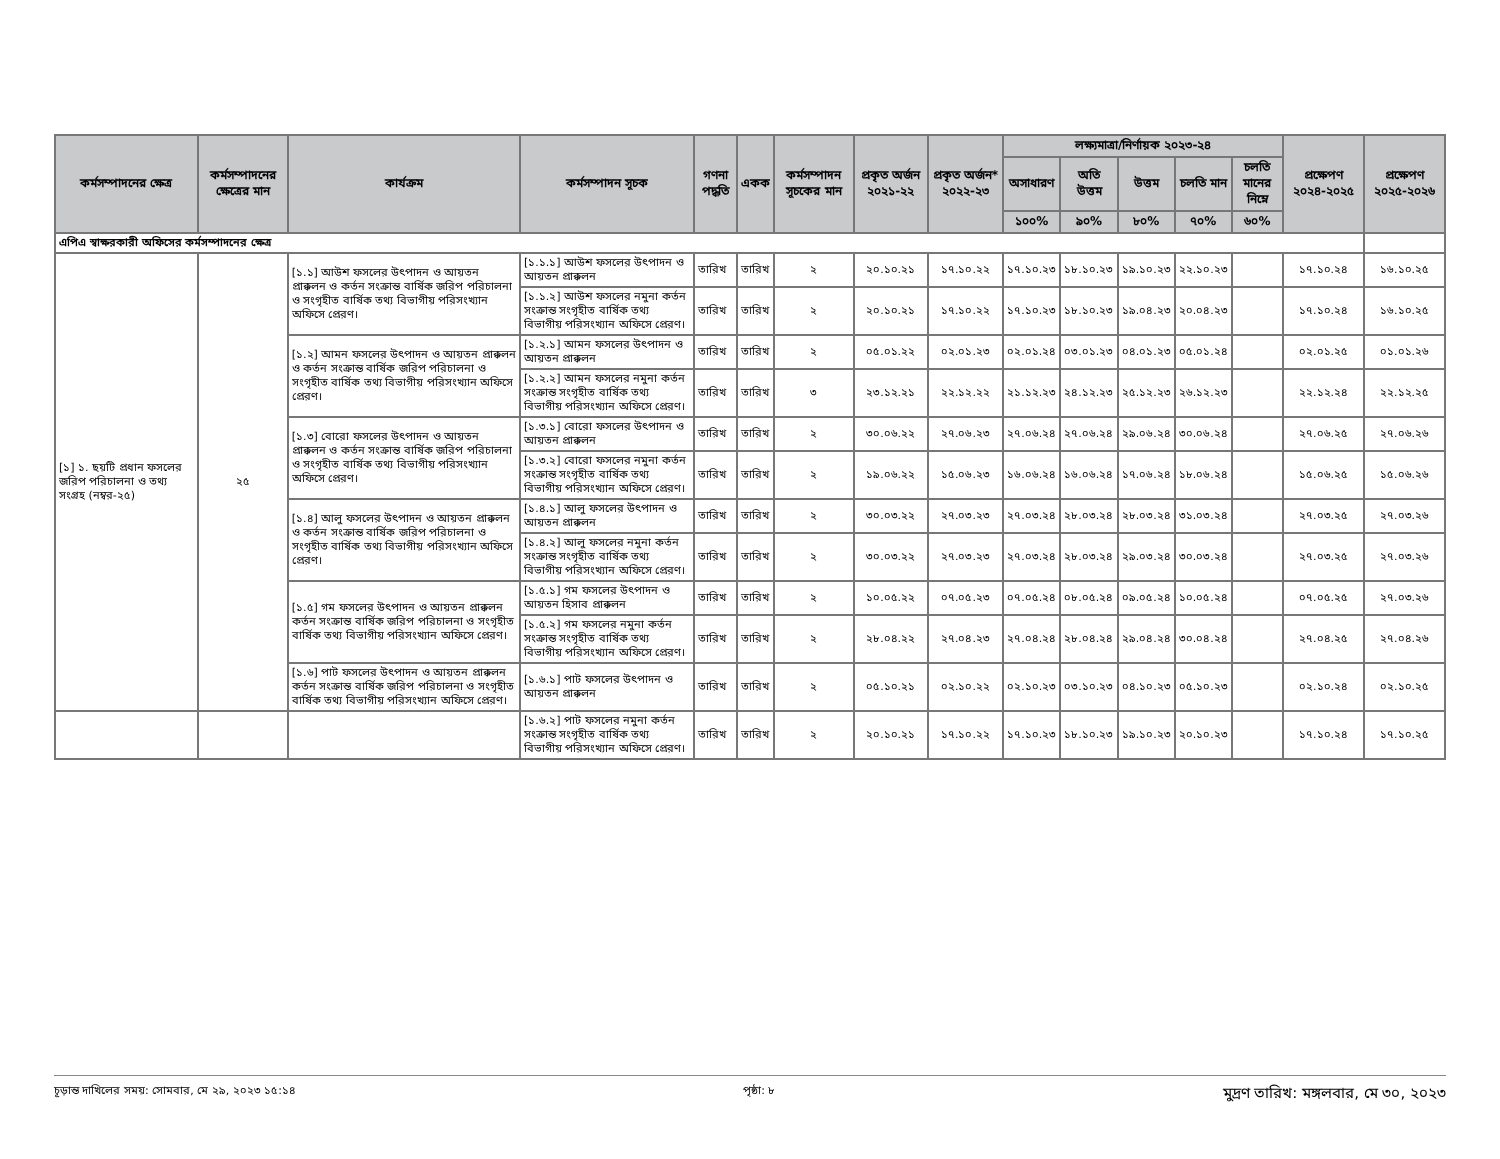| কর্মসম্পাদনের ক্ষেত্র | কর্মসম্পাদনের ক্ষেত্রের মান | কার্যক্রম | কর্মসম্পাদন সূচক | গণনা পদ্ধতি | একক | কর্মসম্পাদন সূচকের মান | প্রকৃত অর্জন ২০২১-২২ | প্রকৃত অর্জন* ২০২২-২৩ | লক্ষ্যমাত্রা/নির্ণায়ক ২০২৩-২৪ | | | | | প্রক্ষেপণ ২০২৪-২০২৫ | প্রক্ষেপণ ২০২৫-২০২৬ |
| --- | --- | --- | --- | --- | --- | --- | --- | --- | --- | --- | --- | --- | --- | --- | --- |
| | | | | | | | | | অসাধারণ | অতি উত্তম | উত্তম | চলতি মান | চলতি মানের নিম্নে | | |
| | | | | | | | | | ১০০% | ৯০% | ৮০% | ৭০% | ৬০% | | |
| এপিএ স্বাক্ষরকারী অফিসের কর্মসম্পাদনের ক্ষেত্র | | | | | | | | | | | | | | | |
| [১] ১. ছয়টি প্রধান ফসলের জরিপ পরিচালনা ও তথ্য সংগ্রহ (নম্বর-২৫) | ২৫ | [১.১] আউশ ফসলের উৎপাদন ও আয়তন প্রাক্কলন ও কর্তন সংক্রান্ত বার্ষিক জরিপ পরিচালনা ও সংগৃহীত বার্ষিক তথ্য বিভাগীয় পরিসংখ্যান অফিসে প্রেরণ। | [১.১.১] আউশ ফসলের উৎপাদন ও আয়তন প্রাক্কলন | তারিখ | তারিখ | ২ | ২০.১০.২১ | ১৭.১০.২২ | ১৭.১০.২৩ | ১৮.১০.২৩ | ১৯.১০.২৩ | ২২.১০.২৩ | | ১৭.১০.২৪ | ১৬.১০.২৫ |
| | | | [১.১.২] আউশ ফসলের নমুনা কর্তন সংক্রান্ত সংগৃহীত বার্ষিক তথ্য বিভাগীয় পরিসংখ্যান অফিসে প্রেরণ। | তারিখ | তারিখ | ২ | ২০.১০.২১ | ১৭.১০.২২ | ১৭.১০.২৩ | ১৮.১০.২৩ | ১৯.০৪.২৩ | ২০.০৪.২৩ | | ১৭.১০.২৪ | ১৬.১০.২৫ |
| | | [১.২] আমন ফসলের উৎপাদন ও আয়তন প্রাক্কলন ও কর্তন সংক্রান্ত বার্ষিক জরিপ পরিচালনা ও সংগৃহীত বার্ষিক তথ্য বিভাগীয় পরিসংখ্যান অফিসে প্রেরণ। | [১.২.১] আমন ফসলের উৎপাদন ও আয়তন প্রাক্কলন | তারিখ | তারিখ | ২ | ০৫.০১.২২ | ০২.০১.২৩ | ০২.০১.২৪ | ০৩.০১.২৩ | ০৪.০১.২৩ | ০৫.০১.২৪ | | ০২.০১.২৫ | ০১.০১.২৬ |
| | | | [১.২.২] আমন ফসলের নমুনা কর্তন সংক্রান্ত সংগৃহীত বার্ষিক তথ্য বিভাগীয় পরিসংখ্যান অফিসে প্রেরণ। | তারিখ | তারিখ | ৩ | ২৩.১২.২১ | ২২.১২.২২ | ২১.১২.২৩ | ২৪.১২.২৩ | ২৫.১২.২৩ | ২৬.১২.২৩ | | ২২.১২.২৪ | ২২.১২.২৫ |
| | | [১.৩] বোরো ফসলের উৎপাদন ও আয়তন প্রাক্কলন ও কর্তন সংক্রান্ত বার্ষিক জরিপ পরিচালনা ও সংগৃহীত বার্ষিক তথ্য বিভাগীয় পরিসংখ্যান অফিসে প্রেরণ। | [১.৩.১] বোরো ফসলের উৎপাদন ও আয়তন প্রাক্কলন | তারিখ | তারিখ | ২ | ৩০.০৬.২২ | ২৭.০৬.২৩ | ২৭.০৬.২৪ | ২৭.০৬.২৪ | ২৯.০৬.২৪ | ৩০.০৬.২৪ | | ২৭.০৬.২৫ | ২৭.০৬.২৬ |
| | | | [১.৩.২] বোরো ফসলের নমুনা কর্তন সংক্রান্ত সংগৃহীত বার্ষিক তথ্য বিভাগীয় পরিসংখ্যান অফিসে প্রেরণ। | তারিখ | তারিখ | ২ | ১৯.০৬.২২ | ১৫.০৬.২৩ | ১৬.০৬.২৪ | ১৬.০৬.২৪ | ১৭.০৬.২৪ | ১৮.০৬.২৪ | | ১৫.০৬.২৫ | ১৫.০৬.২৬ |
| | | [১.৪] আলু ফসলের উৎপাদন ও আয়তন প্রাক্কলন ও কর্তন সংক্রান্ত বার্ষিক জরিপ পরিচালনা ও সংগৃহীত বার্ষিক তথ্য বিভাগীয় পরিসংখ্যান অফিসে প্রেরণ। | [১.৪.১] আলু ফসলের উৎপাদন ও আয়তন প্রাক্কলন | তারিখ | তারিখ | ২ | ৩০.০৩.২২ | ২৭.০৩.২৩ | ২৭.০৩.২৪ | ২৮.০৩.২৪ | ২৮.০৩.২৪ | ৩১.০৩.২৪ | | ২৭.০৩.২৫ | ২৭.০৩.২৬ |
| | | | [১.৪.২] আলু ফসলের নমুনা কর্তন সংক্রান্ত সংগৃহীত বার্ষিক তথ্য বিভাগীয় পরিসংখ্যান অফিসে প্রেরণ। | তারিখ | তারিখ | ২ | ৩০.০৩.২২ | ২৭.০৩.২৩ | ২৭.০৩.২৪ | ২৮.০৩.২৪ | ২৯.০৩.২৪ | ৩০.০৩.২৪ | | ২৭.০৩.২৫ | ২৭.০৩.২৬ |
| | | [১.৫] গম ফসলের উৎপাদন ও আয়তন প্রাক্কলন কর্তন সংক্রান্ত বার্ষিক জরিপ পরিচালনা ও সংগৃহীত বার্ষিক তথ্য বিভাগীয় পরিসংখ্যান অফিসে প্রেরণ। | [১.৫.১] গম ফসলের উৎপাদন ও আয়তন হিসাব প্রাক্কলন | তারিখ | তারিখ | ২ | ১০.০৫.২২ | ০৭.০৫.২৩ | ০৭.০৫.২৪ | ০৮.০৫.২৪ | ০৯.০৫.২৪ | ১০.০৫.২৪ | | ০৭.০৫.২৫ | ২৭.০৩.২৬ |
| | | | [১.৫.২] গম ফসলের নমুনা কর্তন সংক্রান্ত সংগৃহীত বার্ষিক তথ্য বিভাগীয় পরিসংখ্যান অফিসে প্রেরণ। | তারিখ | তারিখ | ২ | ২৮.০৪.২২ | ২৭.০৪.২৩ | ২৭.০৪.২৪ | ২৮.০৪.২৪ | ২৯.০৪.২৪ | ৩০.০৪.২৪ | | ২৭.০৪.২৫ | ২৭.০৪.২৬ |
| | | [১.৬] পাট ফসলের উৎপাদন ও আয়তন প্রাক্কলন কর্তন সংক্রান্ত বার্ষিক জরিপ পরিচালনা ও সংগৃহীত বার্ষিক তথ্য বিভাগীয় পরিসংখ্যান অফিসে প্রেরণ। | [১.৬.১] পাট ফসলের উৎপাদন ও আয়তন প্রাক্কলন | তারিখ | তারিখ | ২ | ০৫.১০.২১ | ০২.১০.২২ | ০২.১০.২৩ | ০৩.১০.২৩ | ০৪.১০.২৩ | ০৫.১০.২৩ | | ০২.১০.২৪ | ০২.১০.২৫ |
| | | | [১.৬.২] পাট ফসলের নমুনা কর্তন সংক্রান্ত সংগৃহীত বার্ষিক তথ্য বিভাগীয় পরিসংখ্যান অফিসে প্রেরণ। | তারিখ | তারিখ | ২ | ২০.১০.২১ | ১৭.১০.২২ | ১৭.১০.২৩ | ১৮.১০.২৩ | ১৯.১০.২৩ | ২০.১০.২৩ | | ১৭.১০.২৪ | ১৭.১০.২৫ |
চূড়ান্ত দাখিলের সময়: সোমবার, মে ২৯, ২০২৩ ১৫:১৪ পৃষ্ঠা: ৮ মুদ্রণ তারিখ: মঙ্গলবার, মে ৩০, ২০২৩